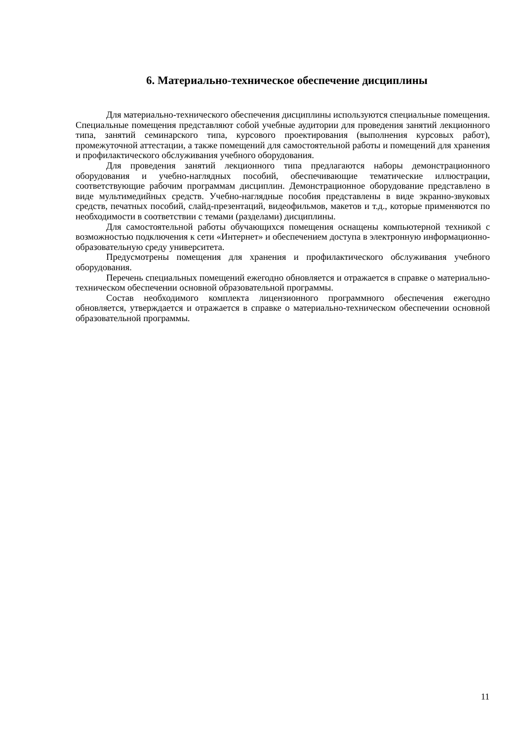6. Материально-техническое обеспечение дисциплины
Для материально-технического обеспечения дисциплины используются специальные помещения. Специальные помещения представляют собой учебные аудитории для проведения занятий лекционного типа, занятий семинарского типа, курсового проектирования (выполнения курсовых работ), промежуточной аттестации, а также помещений для самостоятельной работы и помещений для хранения и профилактического обслуживания учебного оборудования.
Для проведения занятий лекционного типа предлагаются наборы демонстрационного оборудования и учебно-наглядных пособий, обеспечивающие тематические иллюстрации, соответствующие рабочим программам дисциплин. Демонстрационное оборудование представлено в виде мультимедийных средств. Учебно-наглядные пособия представлены в виде экранно-звуковых средств, печатных пособий, слайд-презентаций, видеофильмов, макетов и т.д., которые применяются по необходимости в соответствии с темами (разделами) дисциплины.
Для самостоятельной работы обучающихся помещения оснащены компьютерной техникой с возможностью подключения к сети «Интернет» и обеспечением доступа в электронную информационно-образовательную среду университета.
Предусмотрены помещения для хранения и профилактического обслуживания учебного оборудования.
Перечень специальных помещений ежегодно обновляется и отражается в справке о материально-техническом обеспечении основной образовательной программы.
Состав необходимого комплекта лицензионного программного обеспечения ежегодно обновляется, утверждается и отражается в справке о материально-техническом обеспечении основной образовательной программы.
11